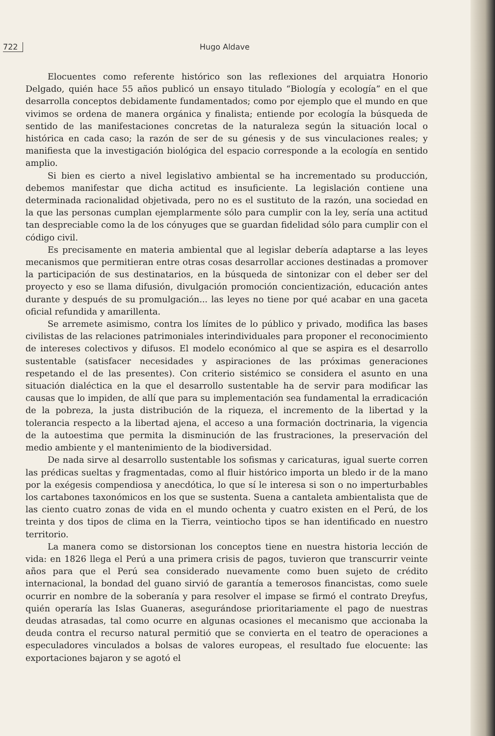722 Hugo Aldave
Elocuentes como referente histórico son las reflexiones del arquiatra Honorio Delgado, quién hace 55 años publicó un ensayo titulado “Biología y ecología” en el que desarrolla conceptos debidamente fundamentados; como por ejemplo que el mundo en que vivimos se ordena de manera orgánica y finalista; entiende por ecología la búsqueda de sentido de las manifestaciones concretas de la naturaleza según la situación local o histórica en cada caso; la razón de ser de su génesis y de sus vinculaciones reales; y manifiesta que la investigación biológica del espacio corresponde a la ecología en sentido amplio.
Si bien es cierto a nivel legislativo ambiental se ha incrementado su producción, debemos manifestar que dicha actitud es insuficiente. La legislación contiene una determinada racionalidad objetivada, pero no es el sustituto de la razón, una sociedad en la que las personas cumplan ejemplarmente sólo para cumplir con la ley, sería una actitud tan despreciable como la de los cónyuges que se guardan fidelidad sólo para cumplir con el código civil.
Es precisamente en materia ambiental que al legislar debería adaptarse a las leyes mecanismos que permitieran entre otras cosas desarrollar acciones destinadas a promover la participación de sus destinatarios, en la búsqueda de sintonizar con el deber ser del proyecto y eso se llama difusión, divulgación promoción concientización, educación antes durante y después de su promulgación... las leyes no tiene por qué acabar en una gaceta oficial refundida y amarillenta.
Se arremete asimismo, contra los límites de lo público y privado, modifica las bases civilistas de las relaciones patrimoniales interindividuales para proponer el reconocimiento de intereses colectivos y difusos. El modelo económico al que se aspira es el desarrollo sustentable (satisfacer necesidades y aspiraciones de las próximas generaciones respetando el de las presentes). Con criterio sistémico se considera el asunto en una situación dialéctica en la que el desarrollo sustentable ha de servir para modificar las causas que lo impiden, de allí que para su implementación sea fundamental la erradicación de la pobreza, la justa distribución de la riqueza, el incremento de la libertad y la tolerancia respecto a la libertad ajena, el acceso a una formación doctrinaria, la vigencia de la autoestima que permita la disminución de las frustraciones, la preservación del medio ambiente y el mantenimiento de la biodiversidad.
De nada sirve al desarrollo sustentable los sofismas y caricaturas, igual suerte corren las prédicas sueltas y fragmentadas, como al fluir histórico importa un bledo ir de la mano por la exégesis compendiosa y anecdótica, lo que sí le interesa si son o no imperturbables los cartabones taxonómicos en los que se sustenta. Suena a cantaleta ambientalista que de las ciento cuatro zonas de vida en el mundo ochenta y cuatro existen en el Perú, de los treinta y dos tipos de clima en la Tierra, veintiocho tipos se han identificado en nuestro territorio.
La manera como se distorsionan los conceptos tiene en nuestra historia lección de vida: en 1826 llega el Perú a una primera crisis de pagos, tuvieron que transcurrir veinte años para que el Perú sea considerado nuevamente como buen sujeto de crédito internacional, la bondad del guano sirvió de garantía a temerosos financistas, como suele ocurrir en nombre de la soberanía y para resolver el impase se firmó el contrato Dreyfus, quién operaría las Islas Guaneras, asegurándose prioritariamente el pago de nuestras deudas atrasadas, tal como ocurre en algunas ocasiones el mecanismo que accionaba la deuda contra el recurso natural permitió que se convierta en el teatro de operaciones a especuladores vinculados a bolsas de valores europeas, el resultado fue elocuente: las exportaciones bajaron y se agotó el